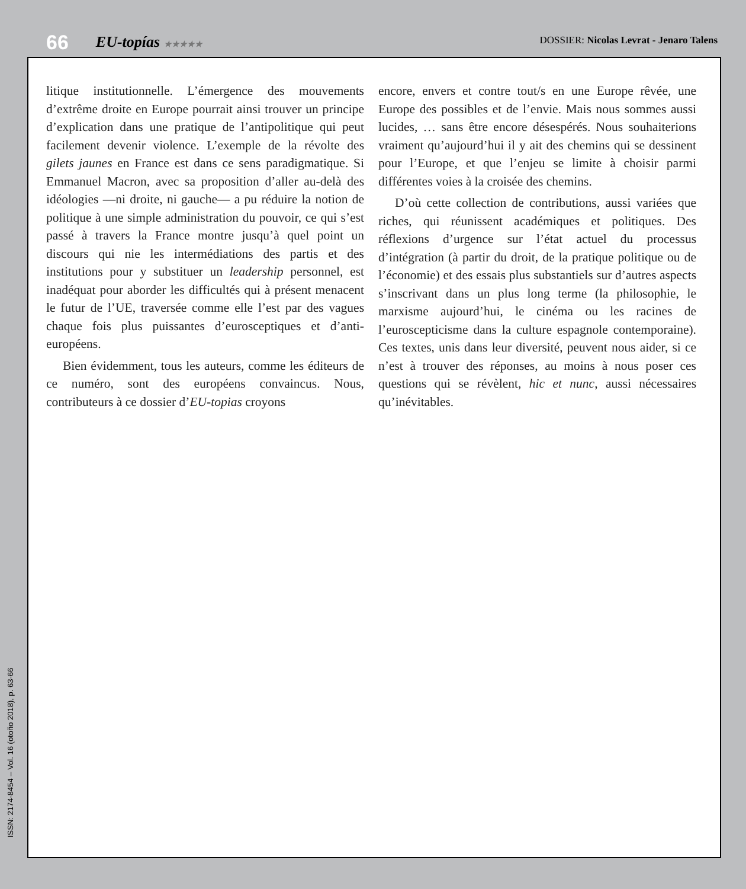66 EU-topías ★★★★★ DOSSIER: Nicolas Levrat - Jenaro Talens
litique institutionnelle. L’émergence des mouvements d’extrême droite en Europe pourrait ainsi trouver un principe d’explication dans une pratique de l’antipolitique qui peut facilement devenir violence. L’exemple de la révolte des gilets jaunes en France est dans ce sens paradigmatique. Si Emmanuel Macron, avec sa proposition d’aller au-delà des idéologies —ni droite, ni gauche— a pu réduire la notion de politique à une simple administration du pouvoir, ce qui s’est passé à travers la France montre jusqu’à quel point un discours qui nie les intermédiations des partis et des institutions pour y substituer un leadership personnel, est inadéquat pour aborder les difficultés qui à présent menacent le futur de l’UE, traversée comme elle l’est par des vagues chaque fois plus puissantes d’eurosceptiques et d’anti-européens.
Bien évidemment, tous les auteurs, comme les éditeurs de ce numéro, sont des européens convaincus. Nous, contributeurs à ce dossier d’EU-topias croyons
encore, envers et contre tout/s en une Europe rêvée, une Europe des possibles et de l’envie. Mais nous sommes aussi lucides, … sans être encore désespérés. Nous souhaiterions vraiment qu’aujourd’hui il y ait des chemins qui se dessinent pour l’Europe, et que l’enjeu se limite à choisir parmi différentes voies à la croisée des chemins.
D’où cette collection de contributions, aussi variées que riches, qui réunissent académiques et politiques. Des réflexions d’urgence sur l’état actuel du processus d’intégration (à partir du droit, de la pratique politique ou de l’économie) et des essais plus substantiels sur d’autres aspects s’inscrivant dans un plus long terme (la philosophie, le marxisme aujourd’hui, le cinéma ou les racines de l’euroscepticisme dans la culture espagnole contemporaine). Ces textes, unis dans leur diversité, peuvent nous aider, si ce n’est à trouver des réponses, au moins à nous poser ces questions qui se révèlent, hic et nunc, aussi nécessaires qu’inévitables.
ISSN: 2174-8454 – Vol. 16 (otoño 2018), p. 63-66